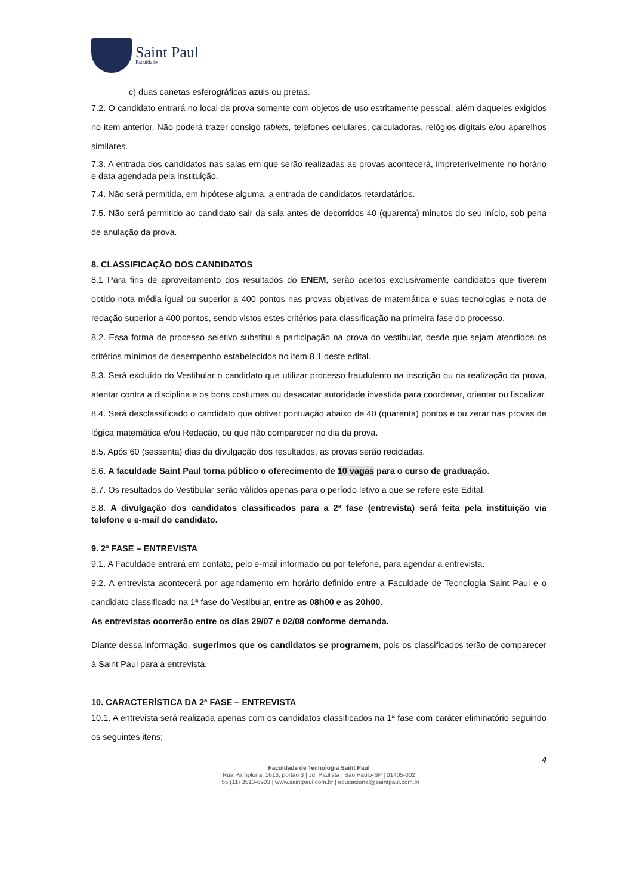Saint Paul
Faculdade
c) duas canetas esferográficas azuis ou pretas.
7.2. O candidato entrará no local da prova somente com objetos de uso estritamente pessoal, além daqueles exigidos no item anterior. Não poderá trazer consigo tablets, telefones celulares, calculadoras, relógios digitais e/ou aparelhos similares.
7.3. A entrada dos candidatos nas salas em que serão realizadas as provas acontecerá, impreterivelmente no horário e data agendada pela instituição.
7.4. Não será permitida, em hipótese alguma, a entrada de candidatos retardatários.
7.5. Não será permitido ao candidato sair da sala antes de decorridos 40 (quarenta) minutos do seu início, sob pena de anulação da prova.
8. CLASSIFICAÇÃO DOS CANDIDATOS
8.1 Para fins de aproveitamento dos resultados do ENEM, serão aceitos exclusivamente candidatos que tiverem obtido nota média igual ou superior a 400 pontos nas provas objetivas de matemática e suas tecnologias e nota de redação superior a 400 pontos, sendo vistos estes critérios para classificação na primeira fase do processo.
8.2. Essa forma de processo seletivo substitui a participação na prova do vestibular, desde que sejam atendidos os critérios mínimos de desempenho estabelecidos no item 8.1 deste edital.
8.3. Será excluído do Vestibular o candidato que utilizar processo fraudulento na inscrição ou na realização da prova, atentar contra a disciplina e os bons costumes ou desacatar autoridade investida para coordenar, orientar ou fiscalizar.
8.4. Será desclassificado o candidato que obtiver pontuação abaixo de 40 (quarenta) pontos e ou zerar nas provas de lógica matemática e/ou Redação, ou que não comparecer no dia da prova.
8.5. Após 60 (sessenta) dias da divulgação dos resultados, as provas serão recicladas.
8.6. A faculdade Saint Paul torna público o oferecimento de 10 vagas para o curso de graduação.
8.7. Os resultados do Vestibular serão válidos apenas para o período letivo a que se refere este Edital.
8.8. A divulgação dos candidatos classificados para a 2ª fase (entrevista) será feita pela instituição via telefone e e-mail do candidato.
9. 2ª FASE – ENTREVISTA
9.1. A Faculdade entrará em contato, pelo e-mail informado ou por telefone, para agendar a entrevista.
9.2. A entrevista acontecerá por agendamento em horário definido entre a Faculdade de Tecnologia Saint Paul e o candidato classificado na 1ª fase do Vestibular, entre as 08h00 e as 20h00.
As entrevistas ocorrerão entre os dias 29/07 e 02/08 conforme demanda.
Diante dessa informação, sugerimos que os candidatos se programem, pois os classificados terão de comparecer à Saint Paul para a entrevista.
10. CARACTERÍSTICA DA 2ª FASE – ENTREVISTA
10.1. A entrevista será realizada apenas com os candidatos classificados na 1ª fase com caráter eliminatório seguindo os seguintes itens;
4
Faculdade de Tecnologia Saint Paul
Rua Pamplona, 1616, portão 3 | Jd. Paulista | São Paulo-SP | 01405-002
+55 (11) 3513-6903 | www.saintpaul.com.br | educacional@saintpaul.com.br